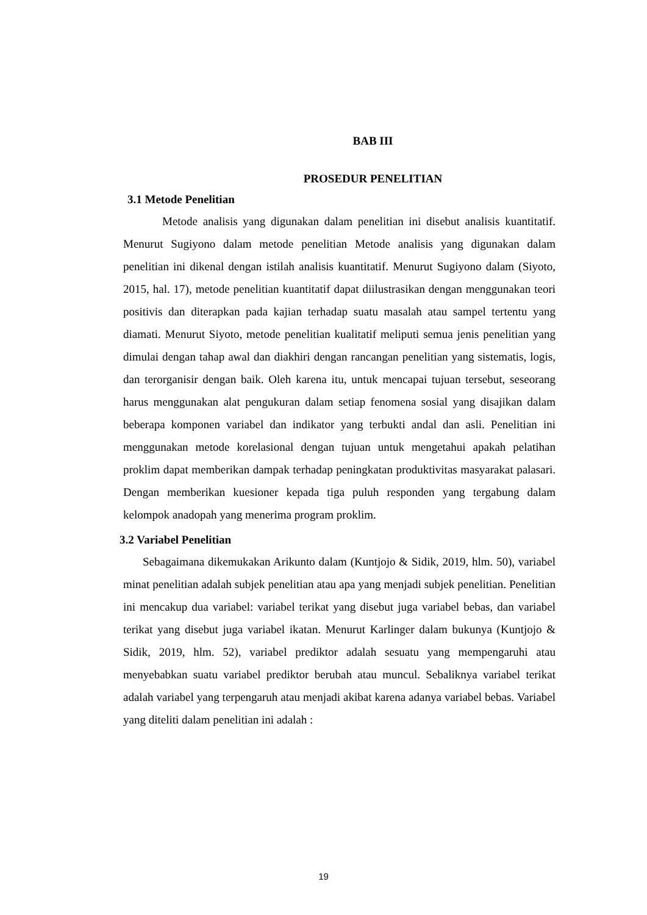BAB III
PROSEDUR PENELITIAN
3.1 Metode Penelitian
Metode analisis yang digunakan dalam penelitian ini disebut analisis kuantitatif. Menurut Sugiyono dalam metode penelitian Metode analisis yang digunakan dalam penelitian ini dikenal dengan istilah analisis kuantitatif. Menurut Sugiyono dalam (Siyoto, 2015, hal. 17), metode penelitian kuantitatif dapat diilustrasikan dengan menggunakan teori positivis dan diterapkan pada kajian terhadap suatu masalah atau sampel tertentu yang diamati. Menurut Siyoto, metode penelitian kualitatif meliputi semua jenis penelitian yang dimulai dengan tahap awal dan diakhiri dengan rancangan penelitian yang sistematis, logis, dan terorganisir dengan baik. Oleh karena itu, untuk mencapai tujuan tersebut, seseorang harus menggunakan alat pengukuran dalam setiap fenomena sosial yang disajikan dalam beberapa komponen variabel dan indikator yang terbukti andal dan asli. Penelitian ini menggunakan metode korelasional dengan tujuan untuk mengetahui apakah pelatihan proklim dapat memberikan dampak terhadap peningkatan produktivitas masyarakat palasari. Dengan memberikan kuesioner kepada tiga puluh responden yang tergabung dalam kelompok anadopah yang menerima program proklim.
3.2 Variabel Penelitian
Sebagaimana dikemukakan Arikunto dalam (Kuntjojo & Sidik, 2019, hlm. 50), variabel minat penelitian adalah subjek penelitian atau apa yang menjadi subjek penelitian. Penelitian ini mencakup dua variabel: variabel terikat yang disebut juga variabel bebas, dan variabel terikat yang disebut juga variabel ikatan. Menurut Karlinger dalam bukunya (Kuntjojo & Sidik, 2019, hlm. 52), variabel prediktor adalah sesuatu yang mempengaruhi atau menyebabkan suatu variabel prediktor berubah atau muncul. Sebaliknya variabel terikat adalah variabel yang terpengaruh atau menjadi akibat karena adanya variabel bebas. Variabel yang diteliti dalam penelitian ini adalah :
19